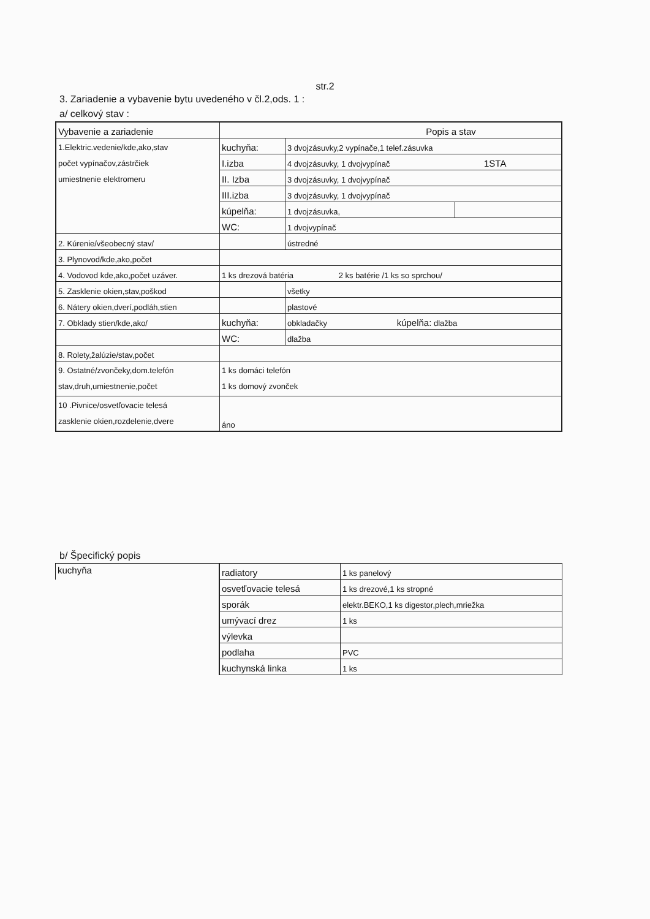str.2
3. Zariadenie a vybavenie bytu uvedeného v čl.2,ods. 1 :
a/ celkový stav :
| Vybavenie a zariadenie | Popis a stav | | |
| 1.Elektric.vedenie/kde,ako,stav počet vypínačov,zástrčiek umiestnenie elektromeru | kuchyňa: | 3 dvojzásuvky,2 vypínače,1 telef.zásuvka | |
| | I.izba | 4 dvojzásuvky, 1 dvojvypínač 1STA | |
| | II. Izba | 3 dvojzásuvky, 1 dvojvypínač | |
| | III.izba | 3 dvojzásuvky, 1 dvojvypínač | |
| | kúpelňa: | 1 dvojzásuvka, | |
| | WC: | 1 dvojvypínač | |
| 2. Kúrenie/všeobecný stav/ | | ústredné | |
| 3. Plynovod/kde,ako,počet | | | |
| 4. Vodovod kde,ako,počet uzáver. | 1 ks drezová batéria 2 ks batérie /1 ks so sprchou/ | | |
| 5. Zasklenie okien,stav,poškod | | všetky | |
| 6. Nátery okien,dverí,podláh,stien | | plastové | |
| 7. Obklady stien/kde,ako/ | kuchyňa: | obkladačky kúpelňa: dlažba | |
| | WC: | dlažba | |
| 8. Rolety,žalúzie/stav,počet | | | |
| 9. Ostatné/zvončeky,dom.telefón stav,druh,umiestnenie,počet | 1 ks domáci telefón 1 ks domový zvonček | | |
| 10 .Pivnice/osvetľovacie telesá zasklenie okien,rozdelenie,dvere | áno | | |
b/ Špecifický popis
| kuchyňa | radiatory | 1 ks panelový |
| | osvetľovacie telesá | 1 ks drezové,1 ks stropné |
| | sporák | elektr.BEKO,1 ks digestor,plech,mriežka |
| | umývací drez | 1 ks |
| | výlevka | |
| | podlaha | PVC |
| | kuchynská linka | 1 ks |